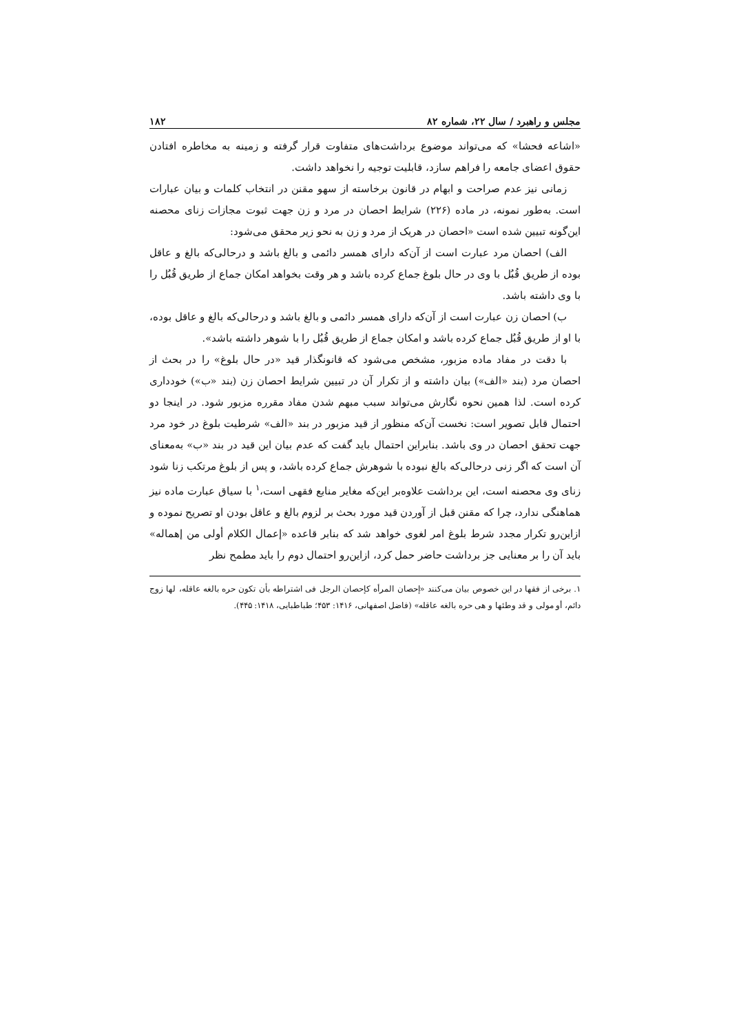مجلس و راهبرد / سال ۲۲، شماره ۸۲ ۱۸۲
«اشاعه فحشا» که می‌تواند موضوع برداشت‌های متفاوت قرار گرفته و زمینه به مخاطره افتادن حقوق اعضای جامعه را فراهم سازد، قابلیت توجیه را نخواهد داشت.
زمانی نیز عدم صراحت و ابهام در قانون برخاسته از سهو مقنن در انتخاب کلمات و بیان عبارات است. به‌طور نمونه، در ماده (۲۲۶) شرایط احصان در مرد و زن جهت ثبوت مجازات زنای محصنه این‌گونه تبیین شده است «احصان در هریک از مرد و زن به نحو زیر محقق می‌شود:
الف) احصان مرد عبارت است از آن‌که دارای همسر دائمی و بالغ باشد و درحالی‌که بالغ و عاقل بوده از طریق قُبُل با وی در حال بلوغ جماع کرده باشد و هر وقت بخواهد امکان جماع از طریق قُبُل را با وی داشته باشد.
ب) احصان زن عبارت است از آن‌که دارای همسر دائمی و بالغ باشد و درحالی‌که بالغ و عاقل بوده، با او از طریق قُبُل جماع کرده باشد و امکان جماع از طریق قُبُل را با شوهر داشته باشد».
با دقت در مفاد ماده مزبور، مشخص می‌شود که قانونگذار قید «در حال بلوغ» را در بحث از احصان مرد (بند «الف») بیان داشته و از تکرار آن در تبیین شرایط احصان زن (بند «ب») خودداری کرده است. لذا همین نحوه نگارش می‌تواند سبب مبهم شدن مفاد مقرره مزبور شود. در اینجا دو احتمال قابل تصویر است: نخست آن‌که منظور از قید مزبور در بند «الف» شرطیت بلوغ در خود مرد جهت تحقق احصان در وی باشد. بنابراین احتمال باید گفت که عدم بیان این قید در بند «ب» به‌معنای آن است که اگر زنی درحالی‌که بالغ نبوده با شوهرش جماع کرده باشد، و پس از بلوغ مرتکب زنا شود زنای وی محصنه است، این برداشت علاوه‌بر این‌که مغایر منابع فقهی است،<sup>۱</sup> با سیاق عبارت ماده نیز هماهنگی ندارد، چرا که مقنن قبل از آوردن قید مورد بحث بر لزوم بالغ و عاقل بودن او تصریح نموده و ازاین‌رو تکرار مجدد شرط بلوغ امر لغوی خواهد شد که بنابر قاعده «إعمال الکلام أولی من إهماله» باید آن را بر معنایی جز برداشت حاضر حمل کرد، ازاین‌رو احتمال دوم را باید مطمح نظر
۱. برخی از فقها در این خصوص بیان می‌کنند «إحصان المرأه کإحصان الرجل فی اشتراطه بأن تکون حره بالغه عاقله، لها زوج دائم، أو مولی و قد وطئها و هی حره بالغه عاقله» (فاضل اصفهانی، ۱۴۱۶: ۴۵۳؛ طباطبایی، ۱۴۱۸: ۴۴۵).